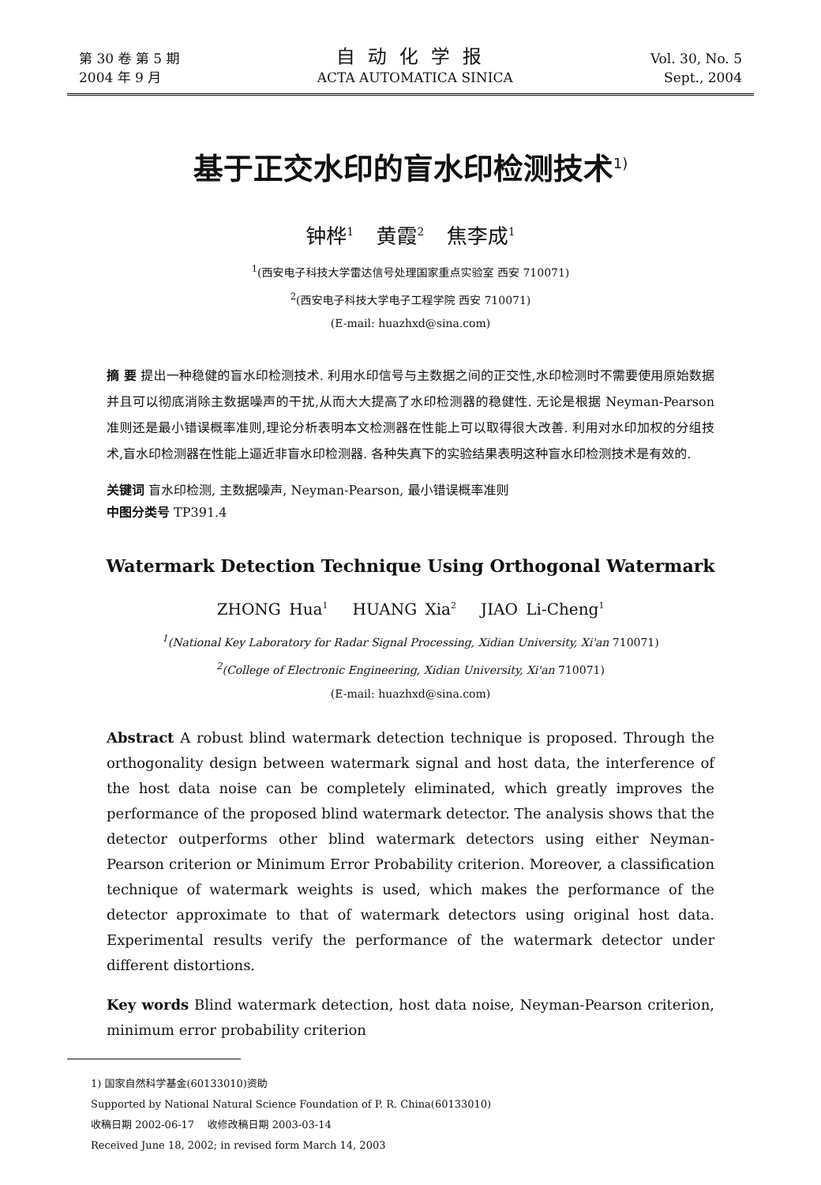第 30 卷 第 5 期
2004 年 9 月
自动化学报
ACTA AUTOMATICA SINICA
Vol. 30, No. 5
Sept., 2004
基于正交水印的盲水印检测技术<sup>1)</sup>
钟桦<sup>1</sup> 黄霞<sup>2</sup> 焦李成<sup>1</sup>
<sup>1</sup> (西安电子科技大学雷达信号处理国家重点实验室 西安 710071)
<sup>2</sup> (西安电子科技大学电子工程学院 西安 710071)
(E-mail: huazhxd@sina.com)
摘 要 提出一种稳健的盲水印检测技术. 利用水印信号与主数据之间的正交性,水印检测时不需要使用原始数据并且可以彻底消除主数据噪声的干扰,从而大大提高了水印检测器的稳健性. 无论是根据 Neyman-Pearson 准则还是最小错误概率准则,理论分析表明本文检测器在性能上可以取得很大改善. 利用对水印加权的分组技术,盲水印检测器在性能上逼近非盲水印检测器. 各种失真下的实验结果表明这种盲水印检测技术是有效的.
关键词 盲水印检测, 主数据噪声, Neyman-Pearson, 最小错误概率准则
中图分类号 TP391.4
Watermark Detection Technique Using Orthogonal Watermark
ZHONG Hua<sup>1</sup> HUANG Xia<sup>2</sup> JIAO Li-Cheng<sup>1</sup>
<sup>1</sup> (National Key Laboratory for Radar Signal Processing, Xidian University, Xi'an 710071)
<sup>2</sup> (College of Electronic Engineering, Xidian University, Xi'an 710071)
(E-mail: huazhxd@sina.com)
Abstract A robust blind watermark detection technique is proposed. Through the orthogonality design between watermark signal and host data, the interference of the host data noise can be completely eliminated, which greatly improves the performance of the proposed blind watermark detector. The analysis shows that the detector outperforms other blind watermark detectors using either Neyman-Pearson criterion or Minimum Error Probability criterion. Moreover, a classification technique of watermark weights is used, which makes the performance of the detector approximate to that of watermark detectors using original host data. Experimental results verify the performance of the watermark detector under different distortions.
Key words Blind watermark detection, host data noise, Neyman-Pearson criterion, minimum error probability criterion
1) 国家自然科学基金(60133010)资助
Supported by National Natural Science Foundation of P. R. China(60133010)
收稿日期 2002-06-17 收修改稿日期 2003-03-14
Received June 18, 2002; in revised form March 14, 2003